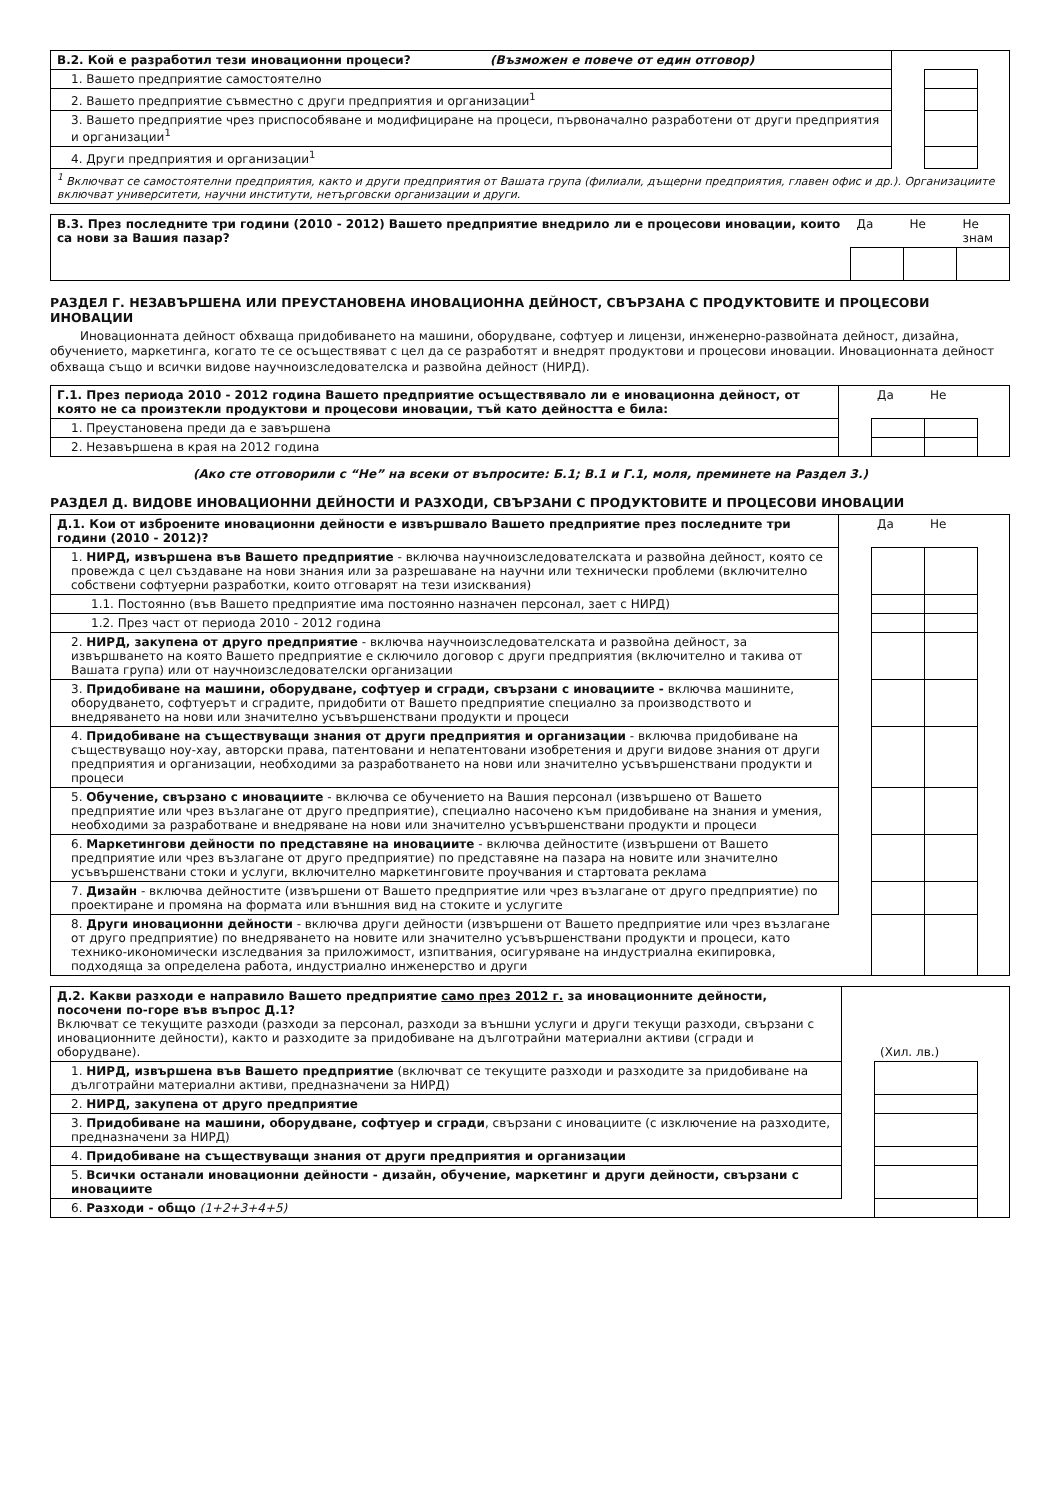| В.2. Кой е разработил тези иновационни процеси? (Възможен е повече от един отговор) | | | |
| 1. Вашето предприятие самостоятелно | | | |
| 2. Вашето предприятие съвместно с други предприятия и организации<sup>1</sup> | | | |
| 3. Вашето предприятие чрез приспособяване и модифициране на процеси, първоначално разработени от други предприятия и организации<sup>1</sup> | | | |
| 4. Други предприятия и организации<sup>1</sup> | | | |
| <sup>1</sup> Включват се самостоятелни предприятия, както и други предприятия от Вашата група (филиали, дъщерни предприятия, главен офис и др.). Организациите включват университети, научни институти, нетърговски организации и други. | | | |
| В.3. През последните три години (2010 - 2012) Вашето предприятие внедрило ли е процесови иновации, които са нови за Вашия пазар? | Да | Не | Не знам |
РАЗДЕЛ Г. НЕЗАВЪРШЕНА ИЛИ ПРЕУСТАНОВЕНА ИНОВАЦИОННА ДЕЙНОСТ, СВЪРЗАНА С ПРОДУКТОВИТЕ И ПРОЦЕСОВИ ИНОВАЦИИ
Иновационната дейност обхваща придобиването на машини, оборудване, софтуер и лицензи, инженерно-развойната дейност, дизайна, обучението, маркетинга, когато те се осъществяват с цел да се разработят и внедрят продуктови и процесови иновации. Иновационната дейност обхваща също и всички видове научноизследователска и развойна дейност (НИРД).
| Г.1. През периода 2010 - 2012 година Вашето предприятие осъществявало ли е иновационна дейност, от която не са произтекли продуктови и процесови иновации, тъй като дейността е била: | | Да | Не | |
| 1. Преустановена преди да е завършена | | | | |
| 2. Незавършена в края на 2012 година | | | | |
(Ако сте отговорили с “Не” на всеки от въпросите: Б.1; В.1 и Г.1, моля, преминете на Раздел 3.)
РАЗДЕЛ Д. ВИДОВЕ ИНОВАЦИОННИ ДЕЙНОСТИ И РАЗХОДИ, СВЪРЗАНИ С ПРОДУКТОВИТЕ И ПРОЦЕСОВИ ИНОВАЦИИ
| Д.1. Кои от изброените иновационни дейности е извършвало Вашето предприятие през последните три години (2010 - 2012)? | | Да | Не | |
| 1. НИРД, извършена във Вашето предприятие - включва научноизследователската и развойна дейност, която се провежда с цел създаване на нови знания или за разрешаване на научни или технически проблеми (включително собствени софтуерни разработки, които отговарят на тези изисквания) | | | | |
| 1.1. Постоянно (във Вашето предприятие има постоянно назначен персонал, зает с НИРД) | | | | |
| 1.2. През част от периода 2010 - 2012 година | | | | |
| 2. НИРД, закупена от друго предприятие - включва научноизследователската и развойна дейност, за извършването на която Вашето предприятие е сключило договор с други предприятия (включително и такива от Вашата група) или от научноизследователски организации | | | | |
| 3. Придобиване на машини, оборудване, софтуер и сгради, свързани с иновациите - включва машините, оборудването, софтуерът и сградите, придобити от Вашето предприятие специално за производството и внедряването на нови или значително усъвършенствани продукти и процеси | | | | |
| 4. Придобиване на съществуващи знания от други предприятия и организации - включва придобиване на съществуващо ноу-хау, авторски права, патентовани и непатентовани изобретения и други видове знания от други предприятия и организации, необходими за разработването на нови или значително усъвършенствани продукти и процеси | | | | |
| 5. Обучение, свързано с иновациите - включва се обучението на Вашия персонал (извършено от Вашето предприятие или чрез възлагане от друго предприятие), специално насочено към придобиване на знания и умения, необходими за разработване и внедряване на нови или значително усъвършенствани продукти и процеси | | | | |
| 6. Маркетингови дейности по представяне на иновациите - включва дейностите (извършени от Вашето предприятие или чрез възлагане от друго предприятие) по представяне на пазара на новите или значително усъвършенствани стоки и услуги, включително маркетинговите проучвания и стартовата реклама | | | | |
| 7. Дизайн - включва дейностите (извършени от Вашето предприятие или чрез възлагане от друго предприятие) по проектиране и промяна на формата или външния вид на стоките и услугите | | | | |
| 8. Други иновационни дейности - включва други дейности (извършени от Вашето предприятие или чрез възлагане от друго предприятие) по внедряването на новите или значително усъвършенствани продукти и процеси, като технико-икономически изследвания за приложимост, изпитвания, осигуряване на индустриална екипировка, подходяща за определена работа, индустриално инженерство и други | | | | |
| Д.2. Какви разходи е направило Вашето предприятие само през 2012 г. за иновационните дейности, посочени по-горе във въпрос Д.1? Включват се текущите разходи (разходи за персонал, разходи за външни услуги и други текущи разходи, свързани с иновационните дейности), както и разходите за придобиване на дълготрайни материални активи (сгради и оборудване). | | (Хил. лв.) | |
| 1. НИРД, извършена във Вашето предприятие (включват се текущите разходи и разходите за придобиване на дълготрайни материални активи, предназначени за НИРД) | | | |
| 2. НИРД, закупена от друго предприятие | | | |
| 3. Придобиване на машини, оборудване, софтуер и сгради , свързани с иновациите (с изключение на разходите, предназначени за НИРД) | | | |
| 4. Придобиване на съществуващи знания от други предприятия и организации | | | |
| 5. Всички останали иновационни дейности - дизайн, обучение, маркетинг и други дейности, свързани с иновациите | | | |
| 6. Разходи - общо (1+2+3+4+5) | | | |